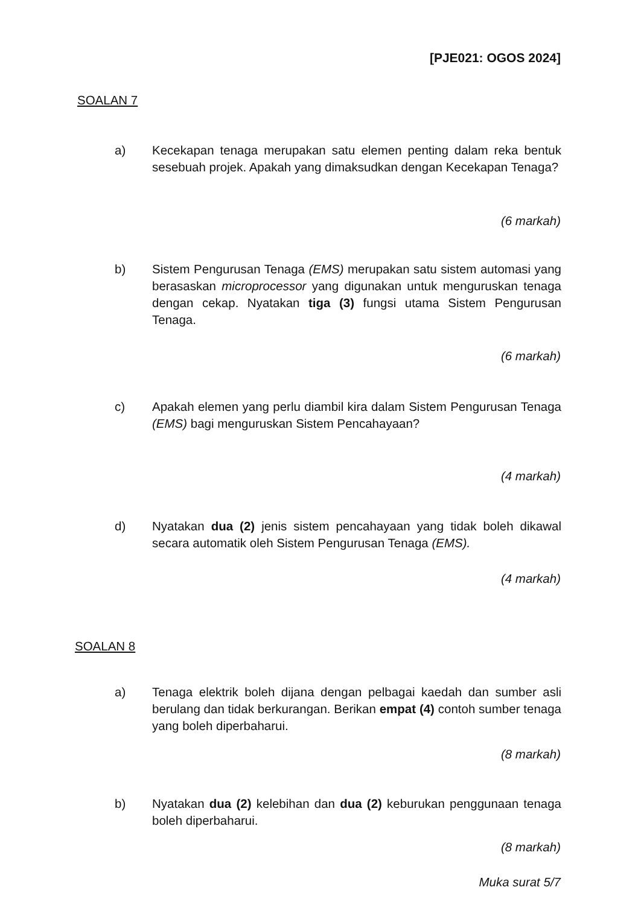[PJE021: OGOS 2024]
SOALAN 7
a) Kecekapan tenaga merupakan satu elemen penting dalam reka bentuk sesebuah projek. Apakah yang dimaksudkan dengan Kecekapan Tenaga?
(6 markah)
b) Sistem Pengurusan Tenaga (EMS) merupakan satu sistem automasi yang berasaskan microprocessor yang digunakan untuk menguruskan tenaga dengan cekap. Nyatakan tiga (3) fungsi utama Sistem Pengurusan Tenaga.
(6 markah)
c) Apakah elemen yang perlu diambil kira dalam Sistem Pengurusan Tenaga (EMS) bagi menguruskan Sistem Pencahayaan?
(4 markah)
d) Nyatakan dua (2) jenis sistem pencahayaan yang tidak boleh dikawal secara automatik oleh Sistem Pengurusan Tenaga (EMS).
(4 markah)
SOALAN 8
a) Tenaga elektrik boleh dijana dengan pelbagai kaedah dan sumber asli berulang dan tidak berkurangan. Berikan empat (4) contoh sumber tenaga yang boleh diperbaharui.
(8 markah)
b) Nyatakan dua (2) kelebihan dan dua (2) keburukan penggunaan tenaga boleh diperbaharui.
(8 markah)
Muka surat 5/7